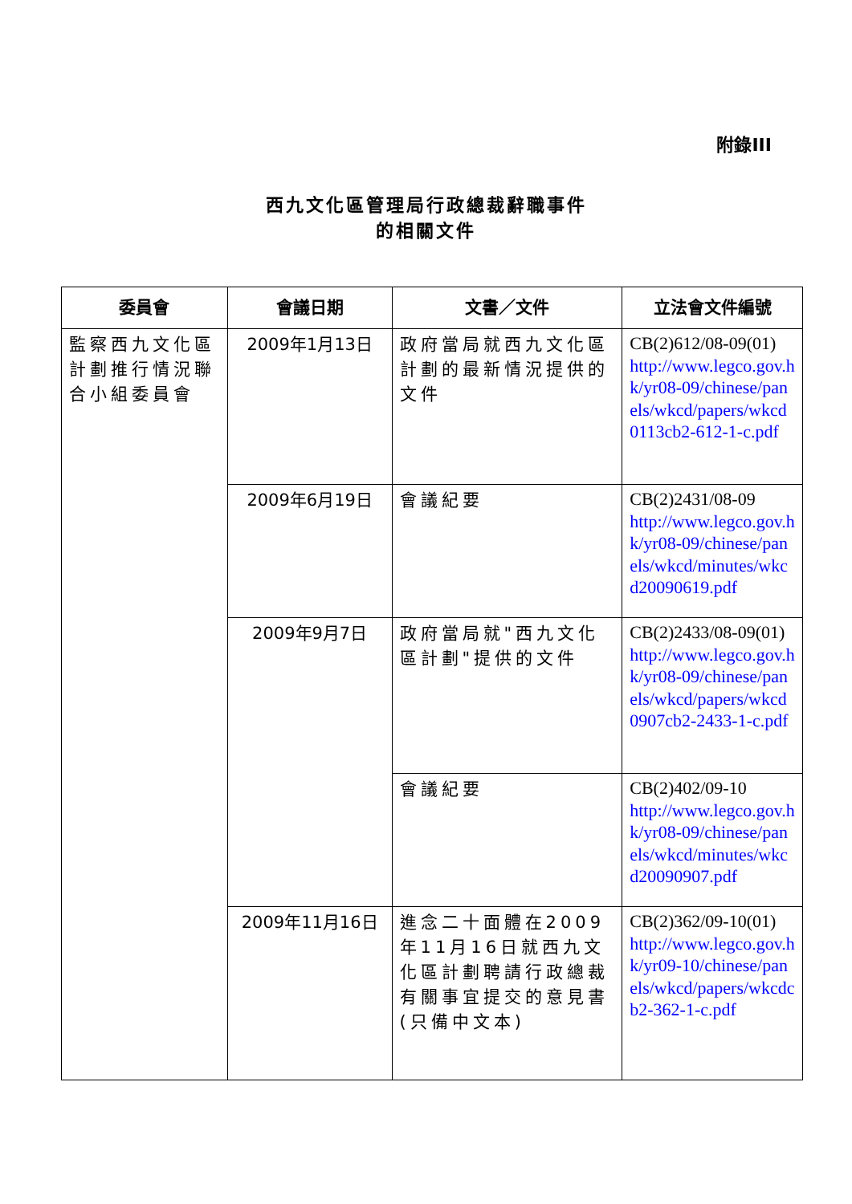附錄III
西九文化區管理局行政總裁辭職事件
的相關文件
| 委員會 | 會議日期 | 文書／文件 | 立法會文件編號 |
| --- | --- | --- | --- |
| 監察西九文化區計劃推行情況聯合小組委員會 | 2009年1月13日 | 政府當局就西九文化區計劃的最新情況提供的文件 | CB(2)612/08-09(01) http://www.legco.gov.hk/yr08-09/chinese/panels/wkcd/papers/wkcd0113cb2-612-1-c.pdf |
| | 2009年6月19日 | 會議紀要 | CB(2)2431/08-09 http://www.legco.gov.hk/yr08-09/chinese/panels/wkcd/minutes/wkcd20090619.pdf |
| | 2009年9月7日 | 政府當局就"西九文化區計劃"提供的文件 | CB(2)2433/08-09(01) http://www.legco.gov.hk/yr08-09/chinese/panels/wkcd/papers/wkcd0907cb2-2433-1-c.pdf |
| | | 會議紀要 | CB(2)402/09-10 http://www.legco.gov.hk/yr08-09/chinese/panels/wkcd/minutes/wkcd20090907.pdf |
| | 2009年11月16日 | 進念二十面體在2009年11月16日就西九文化區計劃聘請行政總裁有關事宜提交的意見書 (只備中文本) | CB(2)362/09-10(01) http://www.legco.gov.hk/yr09-10/chinese/panels/wkcd/papers/wkcdcb2-362-1-c.pdf |